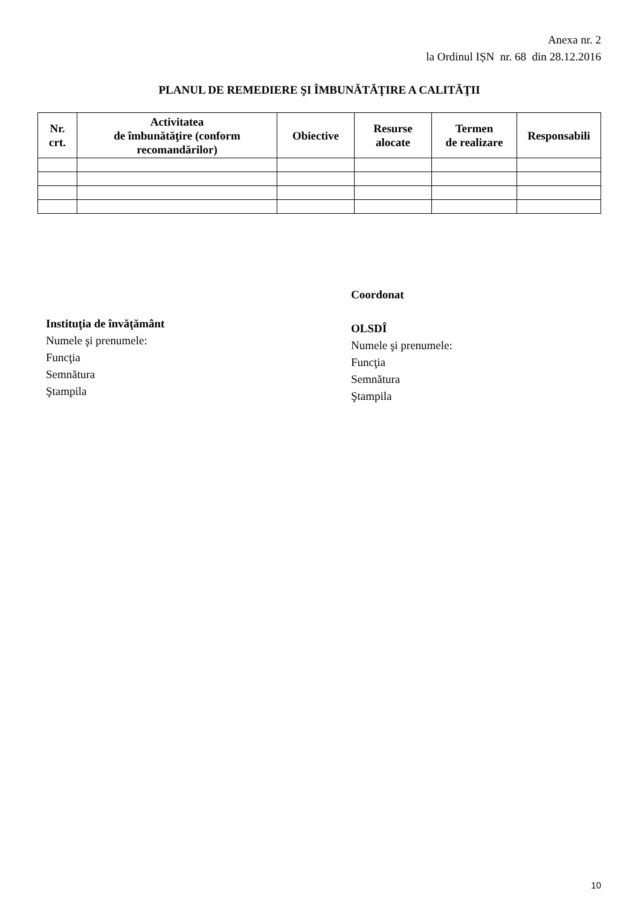Anexa nr. 2
la Ordinul IȘN nr. 68 din 28.12.2016
PLANUL DE REMEDIERE ŞI ÎMBUNĂTĂŢIRE A CALITĂŢII
| Nr. crt. | Activitatea de îmbunătăţire (conform recomandărilor) | Obiective | Resurse alocate | Termen de realizare | Responsabili |
| --- | --- | --- | --- | --- | --- |
Instituţia de învăţământ
Numele şi prenumele:
Funcţia
Semnătura
Ştampila
Coordonat
OLSDÎ
Numele şi prenumele:
Funcţia
Semnătura
Ştampila
10